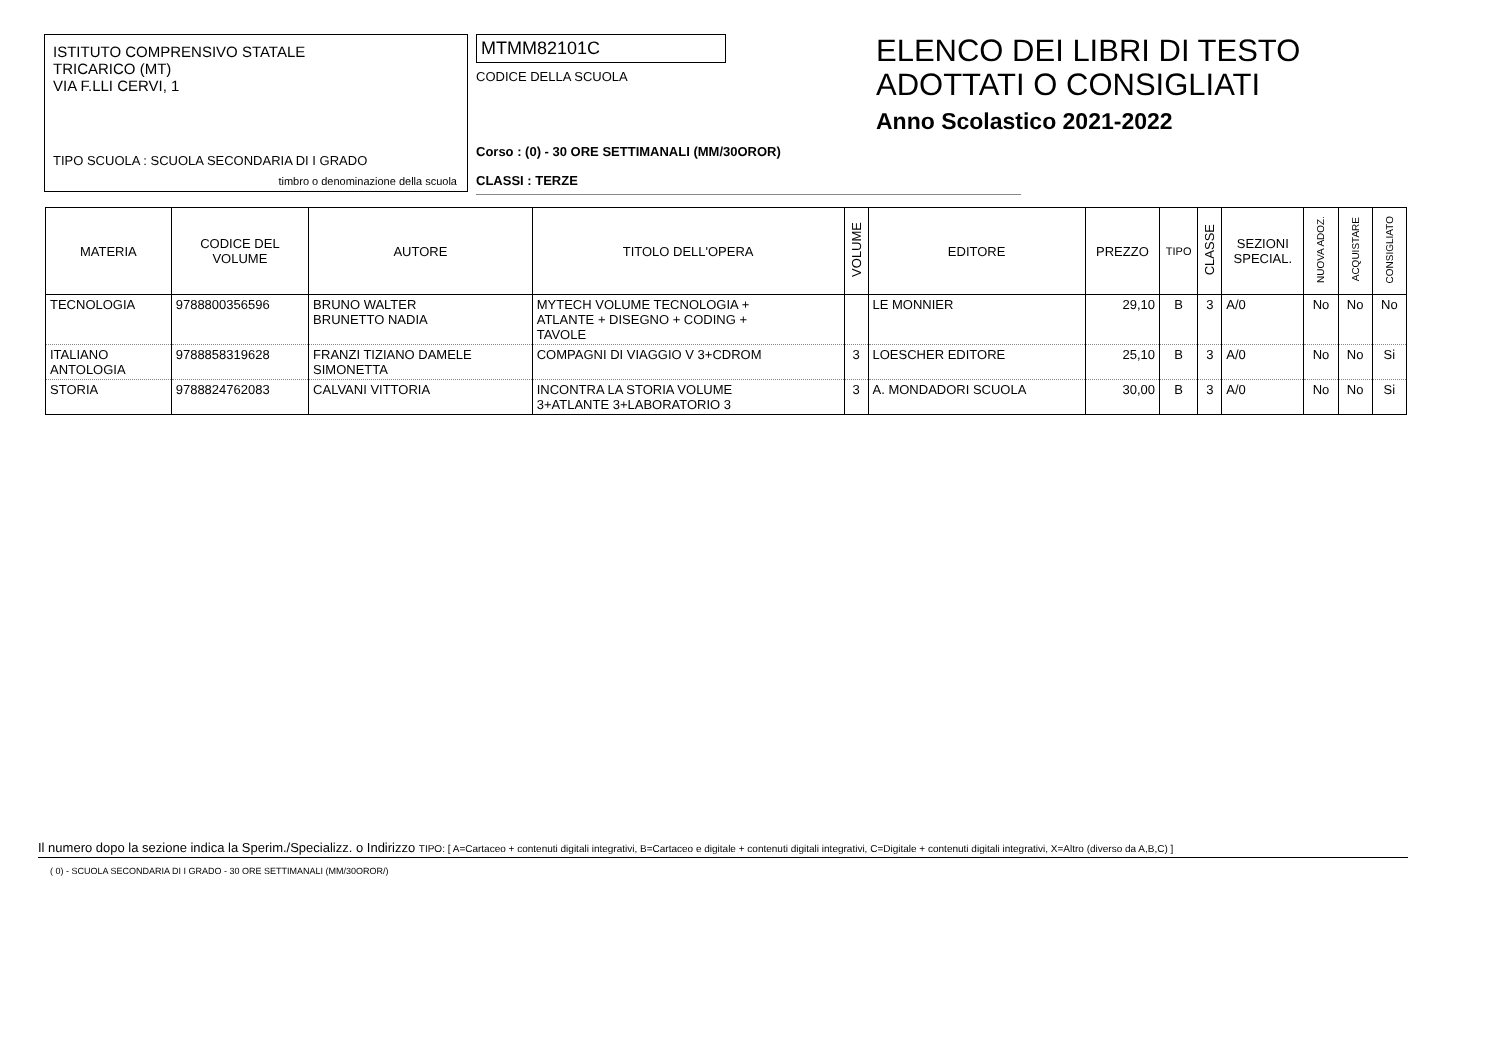ISTITUTO COMPRENSIVO STATALE
TRICARICO (MT)
VIA F.LLI CERVI, 1
TIPO SCUOLA : SCUOLA SECONDARIA DI I GRADO
timbro o denominazione della scuola
MTMM82101C
CODICE DELLA SCUOLA
Corso : (0) - 30 ORE SETTIMANALI (MM/30OROR)
CLASSI : TERZE
ELENCO DEI LIBRI DI TESTO
ADOTTATI O CONSIGLIATI
Anno Scolastico 2021-2022
| MATERIA | CODICE DEL VOLUME | AUTORE | TITOLO DELL'OPERA | VOLUME | EDITORE | PREZZO | TIPO | CLASSE | SEZIONI SPECIAL. | NUOVA ADOZ. | ACQUISTARE | CONSIGLIATO |
| --- | --- | --- | --- | --- | --- | --- | --- | --- | --- | --- | --- | --- |
| TECNOLOGIA | 9788800356596 | BRUNO WALTER BRUNETTO NADIA | MYTECH VOLUME TECNOLOGIA + ATLANTE + DISEGNO + CODING + TAVOLE | | LE MONNIER | 29,10 | B | 3 | A/0 | No | No | No |
| ITALIANO ANTOLOGIA | 9788858319628 | FRANZI TIZIANO DAMELE SIMONETTA | COMPAGNI DI VIAGGIO V 3+CDROM | 3 | LOESCHER EDITORE | 25,10 | B | 3 | A/0 | No | No | Si |
| STORIA | 9788824762083 | CALVANI VITTORIA | INCONTRA LA STORIA VOLUME 3+ATLANTE 3+LABORATORIO 3 | 3 | A. MONDADORI SCUOLA | 30,00 | B | 3 | A/0 | No | No | Si |
Il numero dopo la sezione indica la Sperim./Specializz. o Indirizzo TIPO: [ A=Cartaceo + contenuti digitali integrativi, B=Cartaceo e digitale + contenuti digitali integrativi, C=Digitale + contenuti digitali integrativi, X=Altro (diverso da A,B,C) ]
( 0) - SCUOLA SECONDARIA DI I GRADO - 30 ORE SETTIMANALI (MM/30OROR/)